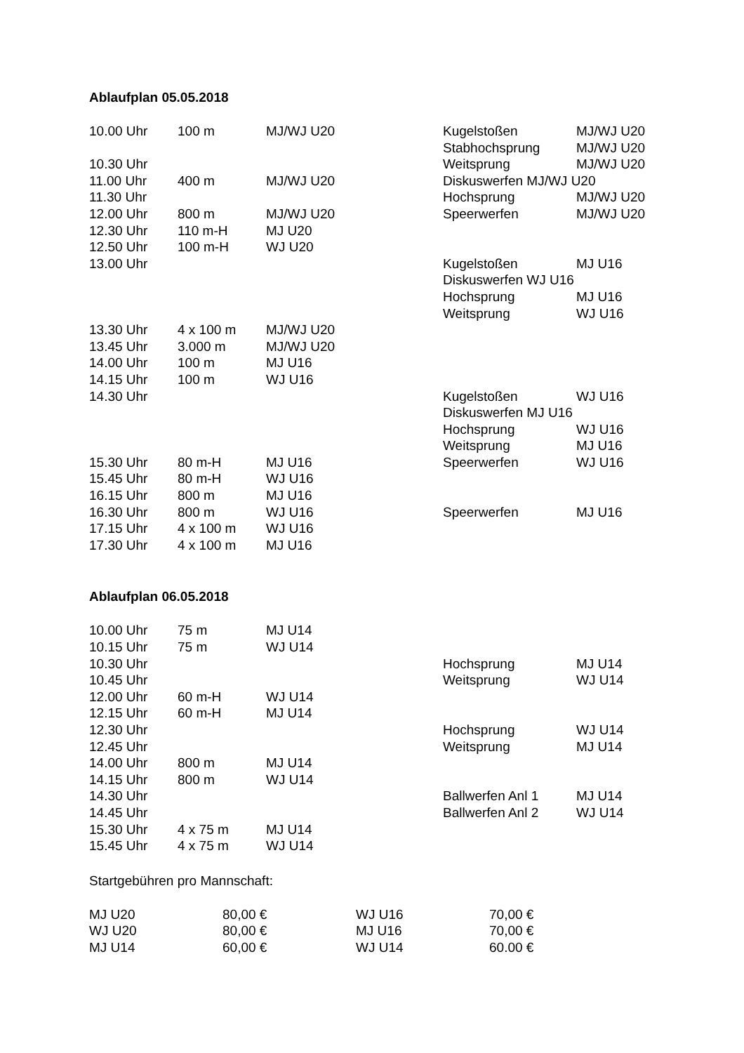Ablaufplan 05.05.2018
| 10.00 Uhr | 100 m | MJ/WJ U20 | Kugelstoßen | MJ/WJ U20 |
| | | | Stabhochsprung | MJ/WJ U20 |
| 10.30 Uhr | | | Weitsprung | MJ/WJ U20 |
| 11.00 Uhr | 400 m | MJ/WJ U20 | Diskuswerfen MJ/WJ U20 | |
| 11.30 Uhr | | | Hochsprung | MJ/WJ U20 |
| 12.00 Uhr | 800 m | MJ/WJ U20 | Speerwerfen | MJ/WJ U20 |
| 12.30 Uhr | 110 m-H | MJ U20 | | |
| 12.50 Uhr | 100 m-H | WJ U20 | | |
| 13.00 Uhr | | | Kugelstoßen | MJ U16 |
| | | | Diskuswerfen WJ U16 | |
| | | | Hochsprung | MJ U16 |
| | | | Weitsprung | WJ U16 |
| 13.30 Uhr | 4 x 100 m | MJ/WJ U20 | | |
| 13.45 Uhr | 3.000 m | MJ/WJ U20 | | |
| 14.00 Uhr | 100 m | MJ U16 | | |
| 14.15 Uhr | 100 m | WJ U16 | | |
| 14.30 Uhr | | | Kugelstoßen | WJ U16 |
| | | | Diskuswerfen MJ U16 | |
| | | | Hochsprung | WJ U16 |
| | | | Weitsprung | MJ U16 |
| 15.30 Uhr | 80 m-H | MJ U16 | Speerwerfen | WJ U16 |
| 15.45 Uhr | 80 m-H | WJ U16 | | |
| 16.15 Uhr | 800 m | MJ U16 | | |
| 16.30 Uhr | 800 m | WJ U16 | Speerwerfen | MJ U16 |
| 17.15 Uhr | 4 x 100 m | WJ U16 | | |
| 17.30 Uhr | 4 x 100 m | MJ U16 | | |
Ablaufplan 06.05.2018
| 10.00 Uhr | 75 m | MJ U14 | | |
| 10.15 Uhr | 75 m | WJ U14 | | |
| 10.30 Uhr | | | Hochsprung | MJ U14 |
| 10.45 Uhr | | | Weitsprung | WJ U14 |
| 12.00 Uhr | 60 m-H | WJ U14 | | |
| 12.15 Uhr | 60 m-H | MJ U14 | | |
| 12.30 Uhr | | | Hochsprung | WJ U14 |
| 12.45 Uhr | | | Weitsprung | MJ U14 |
| 14.00 Uhr | 800 m | MJ U14 | | |
| 14.15 Uhr | 800 m | WJ U14 | | |
| 14.30 Uhr | | | Ballwerfen Anl 1 | MJ U14 |
| 14.45 Uhr | | | Ballwerfen Anl 2 | WJ U14 |
| 15.30 Uhr | 4 x 75 m | MJ U14 | | |
| 15.45 Uhr | 4 x 75 m | WJ U14 | | |
Startgebühren pro Mannschaft:
| MJ U20 | 80,00 € | WJ U16 | 70,00 € |
| WJ U20 | 80,00 € | MJ U16 | 70,00 € |
| MJ U14 | 60,00 € | WJ U14 | 60.00 € |